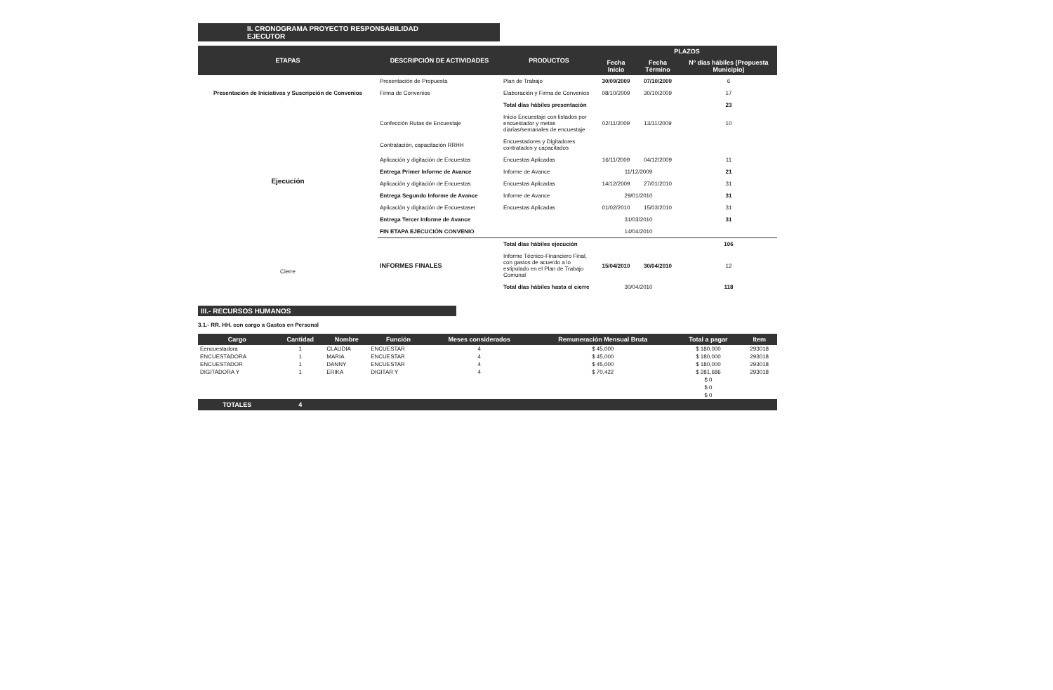II. CRONOGRAMA PROYECTO RESPONSABILIDAD EJECUTOR
| ETAPAS | DESCRIPCIÓN DE ACTIVIDADES | PRODUCTOS | PLAZOS | | |
| --- | --- | --- | --- | --- | --- |
| | | | Fecha Inicio | Fecha Término | Nº días hábiles (Propuesta Municipio) |
| Presentación de Iniciativas y Suscripción de Convenios | Presentación de Propuesta | Plan de Trabajo | 30/09/2009 | 07/10/2009 | 6 |
| | Firma de Convenios | Elaboración y Firma de Convenios | 08/10/2009 | 30/10/2009 | 17 |
| | | Total días hábiles presentación | | | 23 |
| Ejecución | Confección Rutas de Encuestaje | Inicio Encuestaje con listados por encuestador y metas diarias/semanales de encuestaje | 02/11/2009 | 13/11/2009 | 10 |
| | Contratación, capacitación RRHH | Encuestadores y Digitadores contratados y capacitados | | | |
| | Aplicación y digitación de Encuestas | Encuestas Aplicadas | 16/11/2009 | 04/12/2009 | 11 |
| | Entrega Primer Informe de Avance | Informe de Avance | 11/12/2009 | | 21 |
| | Aplicación y digitación de Encuestas | Encuestas Aplicadas | 14/12/2009 | 27/01/2010 | 31 |
| | Entrega Segundo Informe de Avance | Informe de Avance | 29/01/2010 | | 31 |
| | Aplicación y digitación de Encuestaser | Encuestas Aplicadas | 01/02/2010 | 15/03/2010 | 31 |
| | Entrega Tercer Informe de Avance | | 31/03/2010 | | 31 |
| | FIN ETAPA EJECUCIÓN CONVENIO | | 14/04/2010 | | |
| | | Total días hábiles ejecución | | | 106 |
| Cierre | INFORMES FINALES | Informe Técnico-Financiero Final, con gastos de acuerdo a lo estipulado en el Plan de Trabajo Comunal | 15/04/2010 | 30/04/2010 | 12 |
| | | Total días hábiles hasta el cierre | 30/04/2010 | | 118 |
III.- RECURSOS HUMANOS
3.1.- RR. HH. con cargo a Gastos en Personal
| Cargo | Cantidad | Nombre | Función | Meses considerados | Remuneración Mensual Bruta | Total a pagar | Item |
| --- | --- | --- | --- | --- | --- | --- | --- |
| Eencuestadora | 1 | CLAUDIA | ENCUESTAR | 4 | $ 45,000 | $ 180,000 | 293018 |
| ENCUESTADORA | 1 | MARIA | ENCUESTAR | 4 | $ 45,000 | $ 180,000 | 293018 |
| ENCUESTADOR | 1 | DANNY | ENCUESTAR | 4 | $ 45,000 | $ 180,000 | 293018 |
| DIGITADORA Y | 1 | ERIKA | DIGITAR Y | 4 | $ 70,422 | $ 281,686 | 293018 |
| | | | | | | $ 0 | |
| | | | | | | $ 0 | |
| | | | | | | $ 0 | |
| TOTALES | 4 | | | | | | |